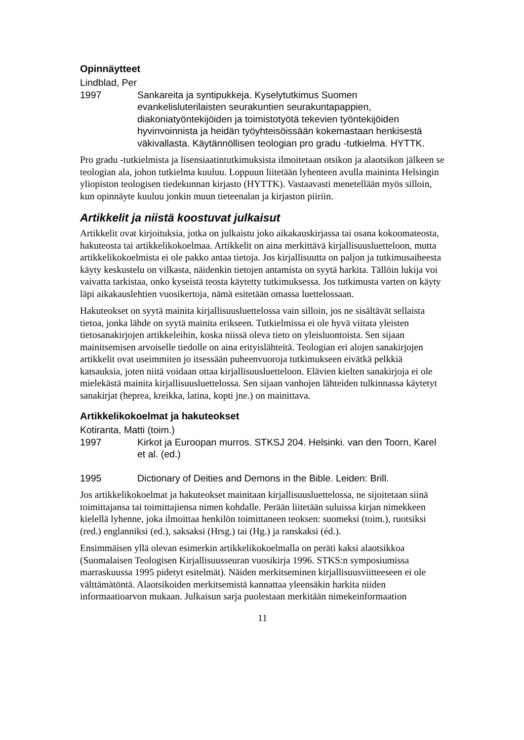Opinnäytteet
Lindblad, Per
1997 Sankareita ja syntipukkeja. Kyselytutkimus Suomen evankelisluterilaisten seurakuntien seurakuntapappien, diakoniatyöntekijöiden ja toimistotyötä tekevien työntekijöiden hyvinvoinnista ja heidän työyhteisöissään kokemastaan henkisestä väkivallasta. Käytännöllisen teologian pro gradu -tutkielma. HYTTK.
Pro gradu -tutkielmista ja lisensiaatintutkimuksista ilmoitetaan otsikon ja alaotsikon jälkeen se teologian ala, johon tutkielma kuuluu. Loppuun liitetään lyhenteen avulla maininta Helsingin yliopiston teologisen tiedekunnan kirjasto (HYTTK). Vastaavasti menetellään myös silloin, kun opinnäyte kuuluu jonkin muun tieteenalan ja kirjaston piiriin.
Artikkelit ja niistä koostuvat julkaisut
Artikkelit ovat kirjoituksia, jotka on julkaistu joko aikakauskirjassa tai osana kokoomateosta, hakuteosta tai artikkelikokoelmaa. Artikkelit on aina merkittävä kirjallisuusluetteloon, mutta artikkelikokoelmista ei ole pakko antaa tietoja. Jos kirjallisuutta on paljon ja tutkimusaiheesta käyty keskustelu on vilkasta, näidenkin tietojen antamista on syytä harkita. Tällöin lukija voi vaivatta tarkistaa, onko kyseistä teosta käytetty tutkimuksessa. Jos tutkimusta varten on käyty läpi aikakauslehtien vuosikertoja, nämä esitetään omassa luettelossaan.
Hakuteokset on syytä mainita kirjallisuusluettelossa vain silloin, jos ne sisältävät sellaista tietoa, jonka lähde on syytä mainita erikseen. Tutkielmissa ei ole hyvä viitata yleisten tietosanakirjojen artikkeleihin, koska niissä oleva tieto on yleisluontoista. Sen sijaan mainitsemisen arvoiselle tiedolle on aina erityislähteitä. Teologian eri alojen sanakirjojen artikkelit ovat useimmiten jo itsessään puheenvuoroja tutkimukseen eivätkä pelkkiä katsauksia, joten niitä voidaan ottaa kirjallisuusluetteloon. Elävien kielten sanakirjoja ei ole mielekästä mainita kirjallisuusluettelossa. Sen sijaan vanhojen lähteiden tulkinnassa käytetyt sanakirjat (heprea, kreikka, latina, kopti jne.) on mainittava.
Artikkelikokoelmat ja hakuteokset
Kotiranta, Matti (toim.)
1997 Kirkot ja Euroopan murros. STKSJ 204. Helsinki. van den Toorn, Karel et al. (ed.)
1995 Dictionary of Deities and Demons in the Bible. Leiden: Brill.
Jos artikkelikokoelmat ja hakuteokset mainitaan kirjallisuusluettelossa, ne sijoitetaan siinä toimittajansa tai toimittajiensa nimen kohdalle. Perään liitetään suluissa kirjan nimekkeen kielellä lyhenne, joka ilmoittaa henkilön toimittaneen teoksen: suomeksi (toim.), ruotsiksi (red.) englanniksi (ed.), saksaksi (Hrsg.) tai (Hg.) ja ranskaksi (éd.).
Ensimmäisen yllä olevan esimerkin artikkelikokoelmalla on peräti kaksi alaotsikkoa (Suomalaisen Teologisen Kirjallisuusseuran vuosikirja 1996. STKS:n symposiumissa marraskuussa 1995 pidetyt esitelmät). Näiden merkitseminen kirjallisuusviitteeseen ei ole välttämätöntä. Alaotsikoiden merkitsemistä kannattaa yleensäkin harkita niiden informaatioarvon mukaan. Julkaisun sarja puolestaan merkitään nimekeinformaation
11